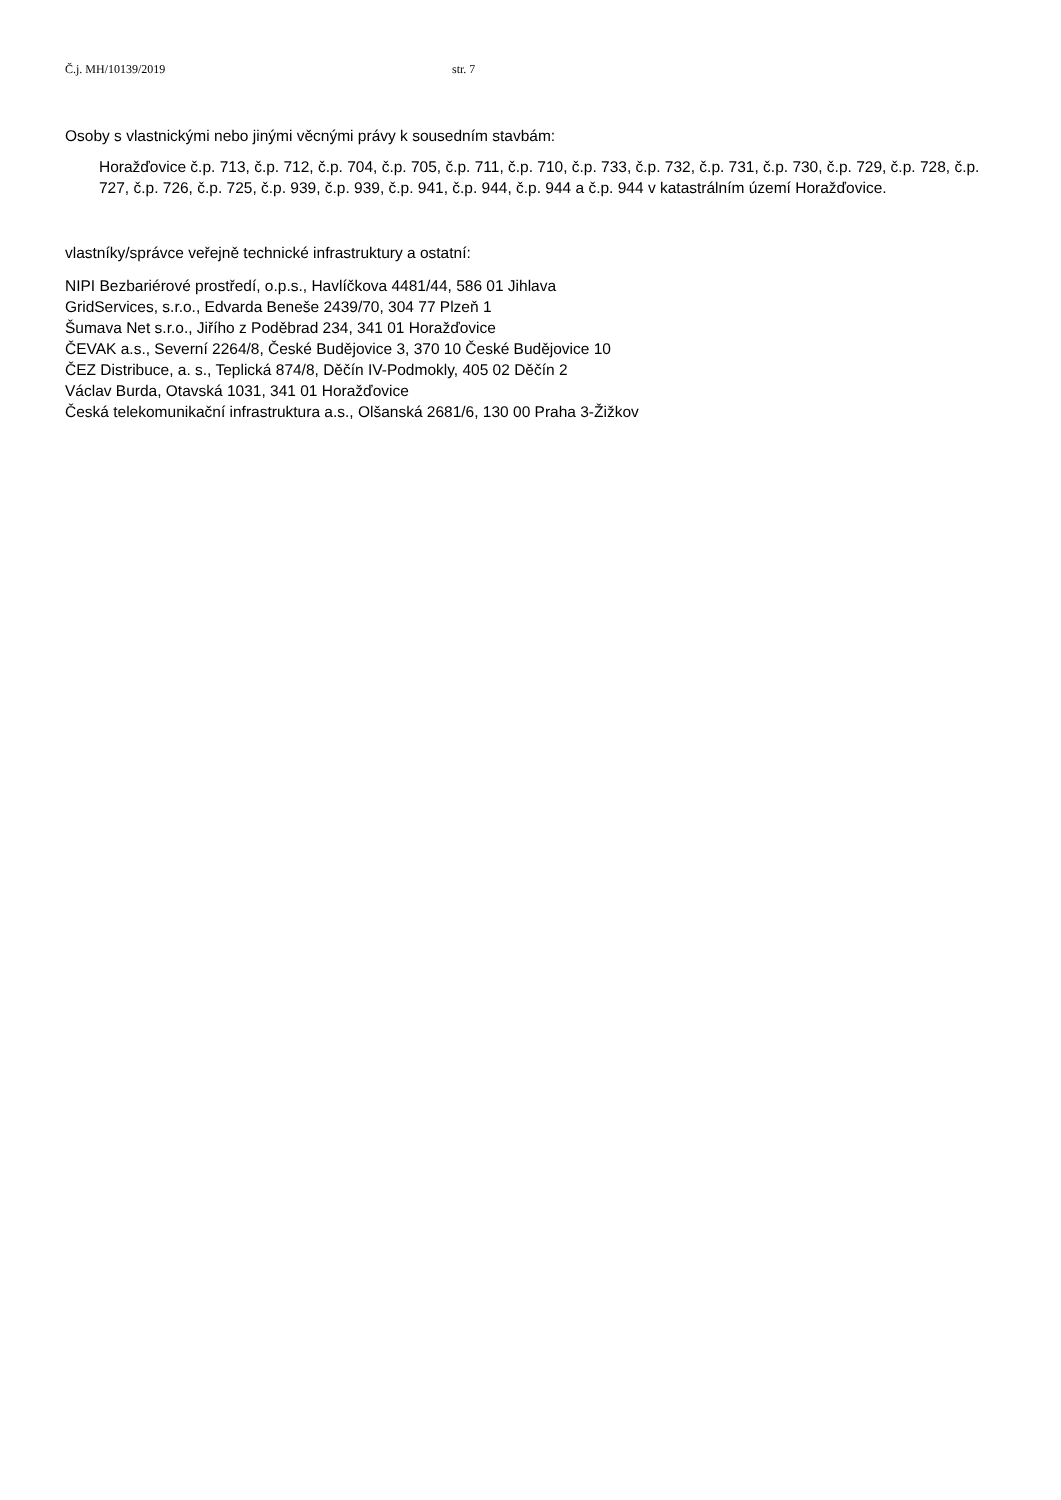Č.j. MH/10139/2019 str. 7
Osoby s vlastnickými nebo jinými věcnými právy k sousedním stavbám:
Horažďovice č.p. 713, č.p. 712, č.p. 704, č.p. 705, č.p. 711, č.p. 710, č.p. 733, č.p. 732, č.p. 731, č.p. 730, č.p. 729, č.p. 728, č.p. 727, č.p. 726, č.p. 725, č.p. 939, č.p. 939, č.p. 941, č.p. 944, č.p. 944 a č.p. 944 v katastrálním území Horažďovice.
vlastníky/správce veřejně technické infrastruktury a ostatní:
NIPI Bezbariérové prostředí, o.p.s., Havlíčkova 4481/44, 586 01 Jihlava
GridServices, s.r.o., Edvarda Beneše 2439/70, 304 77 Plzeň 1
Šumava Net s.r.o., Jiřího z Poděbrad 234, 341 01 Horažďovice
ČEVAK a.s., Severní 2264/8, České Budějovice 3, 370 10 České Budějovice 10
ČEZ Distribuce, a. s., Teplická 874/8, Děčín IV-Podmokly, 405 02 Děčín 2
Václav Burda, Otavská 1031, 341 01 Horažďovice
Česká telekomunikační infrastruktura a.s., Olšanská 2681/6, 130 00 Praha 3-Žižkov